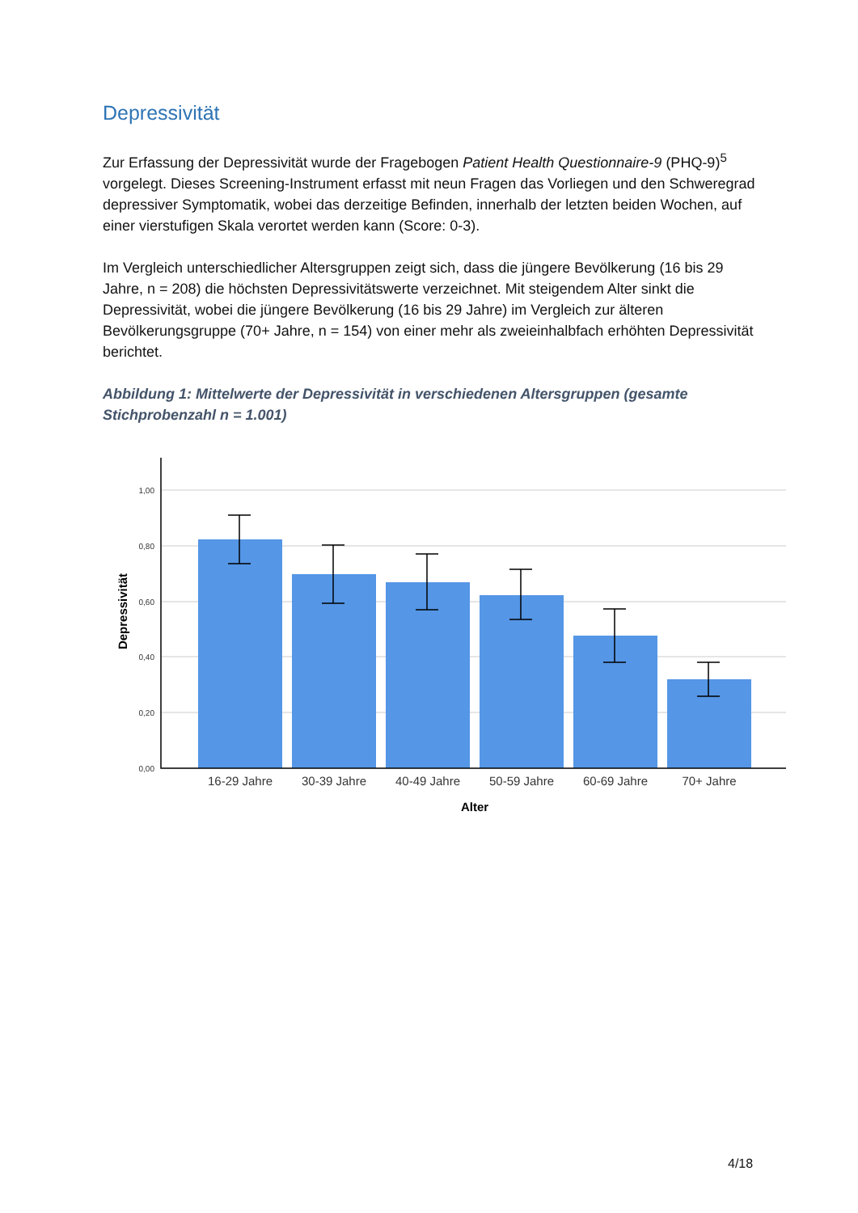Depressivität
Zur Erfassung der Depressivität wurde der Fragebogen Patient Health Questionnaire-9 (PHQ-9)<sup>5</sup> vorgelegt. Dieses Screening-Instrument erfasst mit neun Fragen das Vorliegen und den Schweregrad depressiver Symptomatik, wobei das derzeitige Befinden, innerhalb der letzten beiden Wochen, auf einer vierstufigen Skala verortet werden kann (Score: 0-3).
Im Vergleich unterschiedlicher Altersgruppen zeigt sich, dass die jüngere Bevölkerung (16 bis 29 Jahre, n = 208) die höchsten Depressivitätswerte verzeichnet. Mit steigendem Alter sinkt die Depressivität, wobei die jüngere Bevölkerung (16 bis 29 Jahre) im Vergleich zur älteren Bevölkerungsgruppe (70+ Jahre, n = 154) von einer mehr als zweieinhalbfach erhöhten Depressivität berichtet.
Abbildung 1: Mittelwerte der Depressivität in verschiedenen Altersgruppen (gesamte Stichprobenzahl n = 1.001)
1,00
0,80
0,60
0,40
0,20
0,00
16-29 Jahre
30-39 Jahre
40-49 Jahre
50-59 Jahre
60-69 Jahre
70+ Jahre
Alter
Depressivität
4/18